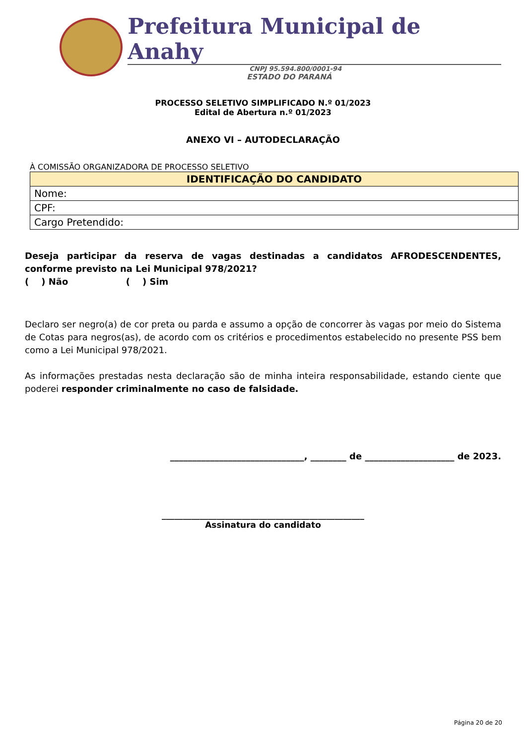Prefeitura Municipal de Anahy
CNPJ 95.594.800/0001-94
ESTADO DO PARANÁ
PROCESSO SELETIVO SIMPLIFICADO N.º 01/2023
Edital de Abertura n.º 01/2023
ANEXO VI – AUTODECLARAÇÃO
À COMISSÃO ORGANIZADORA DE PROCESSO SELETIVO
| IDENTIFICAÇÃO DO CANDIDATO |
| --- |
| Nome: |
| CPF: |
| Cargo Pretendido: |
Deseja participar da reserva de vagas destinadas a candidatos AFRODESCENDENTES, conforme previsto na Lei Municipal 978/2021?
( ) Não ( ) Sim
Declaro ser negro(a) de cor preta ou parda e assumo a opção de concorrer às vagas por meio do Sistema de Cotas para negros(as), de acordo com os critérios e procedimentos estabelecido no presente PSS bem como a Lei Municipal 978/2021.
As informações prestadas nesta declaração são de minha inteira responsabilidade, estando ciente que poderei responder criminalmente no caso de falsidade.
______________________________, ________ de ____________________ de 2023.
________________________________________________
Assinatura do candidato
Página 20 de 20